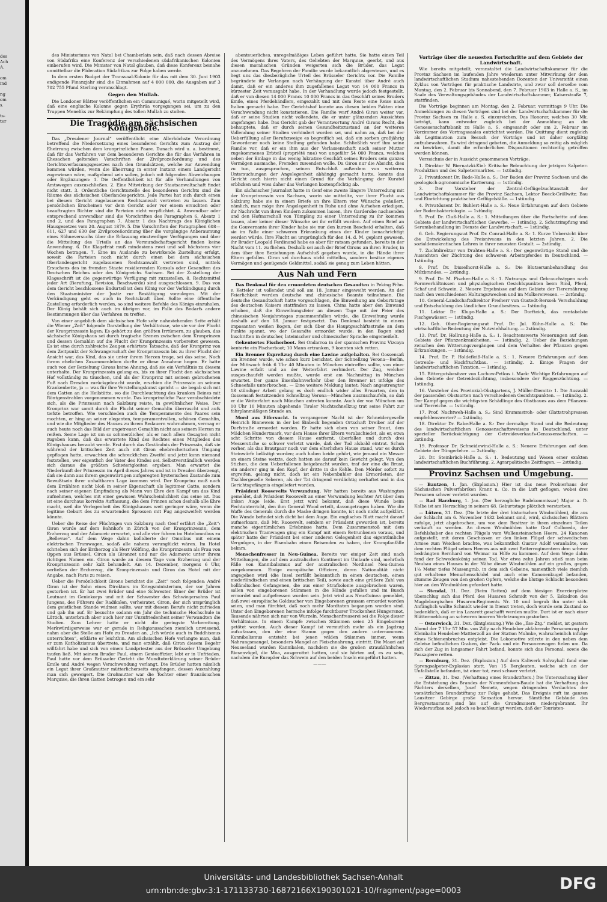des
Ach
A.
om
ind
ng
om
s.
ts-
ter
des Ministeriums von Natal bei Chamberlain sein, daß nach dessen Abreise von Südafrika eine Konferenz der verschiedenen südafrikanischen Kolonien einberufen wird. Die Minister von Natal glauben, daß diese Konferenz beinahe unmittelbar die Föderation Südafrikas zur Folge haben werde.
In dem ersten Budget der Transvaal-Kolonie für das mit dem 30. Juni 1903 endigende Finanzjahr sind die Einnahmen auf 4 000 000, die Ausgaben auf 3 702 755 Pfund Sterling veranschlagt.
Gegen den Mullah.
Die Londoner Blätter veröffentlichen ein Communiqué, worin mitgeteilt wird, daß eine englische Kolonne gegen Erythräa vorgegangen sei, um zu den Truppen Meneliks zur Bekämpfung des tollen Mullah zu stoßen.
Die Tragödie am sächsischen Königshofe.
Das „Dresdener Journal“ veröffentlicht eine Allerhöchste Verordnung betreffend die Niedersetzung eines besonderen Gerichts zum Austrag der Eheirrung zwischen dem kronprinzlichen Paare. Danach wird u. a. bestimmt, daß für das Verfahren vor dem besonderen Gerichte die für das Verfahren in Ehesachen geltenden Vorschriften der Zivilprozeßordnung und des Gerichtsverfassungsgesetzes nach den Grundsätzen, welche zur Anwendung kommen würden, wenn die Eheirrung in erster Instanz einem Landgericht zugewiesen wäre, maßgebend sein sollen, jedoch mit folgenden Abweichungen oder Ergänzungen: 1. Die Oeffentlichkeit ist für alle Verhandlungen von Amtswegen auszuschließen. 2. Eine Mitwirkung der Staatsanwaltschaft findet nicht statt. 3. Ordentliche Gerichtsstelle des besonderen Gerichts sind die Räume des sächsischen Oberlandesgerichts. Jede Partei hat sich durch einen bei diesem Gericht zugelassenen Rechtsanwalt vertreten zu lassen. Zum persönlichen Erscheinen vor dem Gericht oder vor einem ersuchten oder beauftragten Richter sind die Parteien nicht verpflichtet. 4. Anwendbar oder entsprechend anwendbar sind die Vorschriften des Paragraphen 6, Absatz 1 und 2, und des Paragraphen 7, Absatz 1 des Nachtrags des Königlichen Hausgesetzes vom 20. August 1879. 5. Die Vorschriften der Paragraphen 608—611, 627 und 630 der Zivilprozeßordnung über die vorgängige Anberaumung eines Sühneversuchs über die Erlassung einstweiliger Verfügungen und über die Mitteilung des Urteils an das Vormundschaftsgericht finden keine Anwendung. 6. Die Klagefrist muß mindestens zwei und soll höchstens vier Wochen betragen. 7. Eine im Auslande zu bewirkende Zustellung erfolgt, soweit die Parteien noch nicht durch einen bei dem sächsischen Oberlandesgericht zugelassenen Rechtsanwalt vertreten sind, mittels Ersuchens des im fremden Staate residierenden Konsuls oder Gesandten des Deutschen Reiches oder des Königreichs Sachsen. Bei der Zustellung der Klageschrift ist die gegenwärtige Verfügung mit zuzustellen. 8. Rechtsmittel jeder Art (Berufung, Revision, Beschwerde) sind ausgeschlossen. 9. Das von dem Gericht beschlossene Endurteil ist dem König vor der Verkündigung durch den Staatsminister der Justiz zur Bestätigung vorzulegen. Mit der Verkündigung geht es auch in Rechtskraft über. Sollte eine öffentliche Zustellung erforderlich werden, so sind weitere Befehle des Königs einzuholen. Der König behält sich auch im übrigen vor, im Falle des Bedarfs andere Bestimmungen über das Verfahren zu treffen.
Von einer angeblich dem sächsischen Hofe sehr nahestehenden Seite erhält die Wiener „Zeit“ folgende Darstellung der Verhältnisse, wie sie vor der Flucht der Kronprinzessin lagen: Es gehört zu den größten Irrtümern, zu glauben, das sächsische Königshaus sei durch tragische Szenen zwischen dem Kronprinzen und dessen Gemahlin auf die Flucht der Kronprinzessin vorbereitet gewesen. Es ist eine durch zahlreiche Zeugen erhärtete Tatsache, daß der Kronprinz von dem Zeitpunkt der Schwangerschaft der Kronprinzessin bis zu ihrer Flucht der Ansicht war, das Kind, das sie unter ihrem Herzen trage, sei das seine. Nach ihrem ehelichen Zusammenleben durfte er diese Annahme hegen. Er hatte auch von der Beziehung Girons keine Ahnung, daß sie ein Verhältnis zu diesem unterhalte. Der Kronprinzessin gelang es, bis zu ihrer Flucht den sächsischen Hof vollständig zu täuschen, und als der Kronprinz mit seinem gebrochenen Fuß nach Dresden zurückgebracht wurde, erschien die Prinzessin an seinem Krankenbette, ja — was für ihre Verstellungskunst spricht — sie begab sich mit dem Gatten an die Heilstätte, wo die Durchleuchtung des kranken Beines mit Röntgenstrahlen vorgenommen wurde. Das kronprinzliche Paar verabschiedete sich, als die Prinzessin nach Salzburg reiste, in gewöhnlicher Weise. Der Kronprinz war somit durch die Flucht seiner Gemahlin überrascht und aufs tiefste betroffen. Wie verschieden auch die Temperamente des Paares sein mochten, er hing an seiner eleganten, temperamentvollen, schönen Gemahlin, und wie die Mitglieder des Hauses zu ihrem Bedauern wahrnahmen, vermag er auch heute noch das Bild der ungetreuen Gemahlin nicht aus seinem Herzen zu reißen. Seine Lage ist um so schmerzlicher, als er noch allem Gesagten nicht zugeben kann, daß das erwartete Kind des Rechtes eines Mitgliedes des Königshauses beraubt werde. Erst durch das Geständnis der Prinzessin, daß sie während der kritischen Zeit auch mit Giron ehebrecherischen Umgang gepflogen hatte, erwachten die schrecklichen Zweifel und jetzt kann niemand feststellen, wer eigentlich der Vater des Kindes sei. Selbstverständlich werden sich daraus die größten Schwierigkeiten ergeben. Man erwartet die Niederkunft der Prinzessin im April dieses Jahres und ist in Dresden überzeugt, daß sie dann aus ihrem gegenwärtigen aufgeregten hysterischen Zustande zum Bewußtsein ihrer unhaltbaren Lage kommen wird. Der Kronprinz muß nach dem Erzählten nicht bloß in seiner Eigenschaft als legitimer Gatte, sondern nach seiner eigenen Empfindung als Mann von Ehre den Kampf um das Kind aufnehmen, welches mit einer gewissen Wahrscheinlichkeit das seine ist. Das ist eine durchaus korrekte Auffassung, die dem Prinzen schon deshalb alle Ehre macht, weil die Verlegenheit des Königshauses weit geringer wäre, wenn die legitime Geburt des zu erwartenden Sprossen mit Fug angezweifelt werden könnte.
Ueber die Reise der Flüchtigen von Salzburg nach Genf erfährt die „Zeit“: Giron wurde auf dem Bahnhofe in Zürich von der Kronprinzessin, dem Erzherzog und der Adamovic erwartet, und alle vier fuhren im Hotelomnibus zu „Bellevue“. Auf dem Wege dahin kollidierte der Omnibus mit einem elektrischen Tramwagen, sodaß alle nahezu verunglückt wären. Im Hotel schrieben sich der Erzherzog als Herr Wölfling, die Kronprinzessin als Frau von Oppen aus Brüssel, Giron als Gironzet und nur die Adamovic unter ihrem richtigen Namen ein. Giron wurde an diesem Tage vom Erzherzog und der Kronprinzessin sehr kalt behandelt. Am 14. Dezember, morgens 6 Uhr, verließen der Erzherzog, die Kronprinzessin und Giron das Hotel mit der Angabe, nach Paris zu reisen.
Ueber die Persönlichkeit Girons berichtet die „Zeit“ noch folgendes: André Giron ist der Sohn eines Direktors im Kriegsministerium, der vor Jahren gestorben ist. Er hat zwei Brüder und eine Schwester. Einer der Brüder ist Leutnant im Geniekorps und mit der Schwester des Schwiegersohns Paul Jungens, des Führers der Radikalen, verheiratet. Giron, der sich ursprünglich dem geistlichen Stande widmen sollte, war mit diesem Berufe nicht zufrieden und gab ihn auf. Er besuchte sodann ein Jahr die technische Hochschule in Lüttich, unterbrach aber auch hier zur Unzufriedenheit seiner Verwandten die Studien. Zum Lehrer hatte er nicht die geringste Vorbereitung. Merkwürdigerweise war er gerade in Religionssachen ziemlich unwissend, nahm aber die Stelle am Hofe zu Dresden an. „Ich würde auch in Buddhismus unterrichten“, erklärte er leichthin. Am sächsischen Hofe verlangte man, daß er zum Katholizismus übertrete, und man erzählt, daß Giron diesem Begehr willfahrt habe und sich von einem Landpriester aus der Brüsseler Umgebung taufen ließ. Mit seinem Bruder Paul, einem Genieoffizier, lebt er in Unfrieden. Paul hatte vor dem Brüsseler Gericht die Mundtoterklärung seiner Brüder Emile und André wegen Verschwendung verlangt. Die Brüder hatten nämlich ein Legat ihrer Großmutter mütterlicherseits empfangen, dessen Auszahlung man sich geweigert. Die Großmutter war die Tochter einer französischen Marquise, die ihren Gatten betrogen und ein sehr
abenteuerliches, unregelmäßiges Leben geführt hatte. Sie hatte einen Teil des Vermögens ihres Vaters, des Geliebten der Marquise, geerbt, und aus diesen moralischen Gründen weigerten sich die Brüder, das Legat anzunehmen. Das Begehren der Familie wurde bekanntlich abgewiesen, und es liegt uns das diesbezügliche Urteil des Brüsseler Gerichts vor. Die Familie begründete ihr Verlangen nach Verhängung der Kuratel über André auch damit, daß er ein anderes ihm zugefallenes Legat von 14 000 Francs in kürzester Zeit verausgabt habe. In der Verhandlung wurde jedoch festgestellt, daß er von diesen 14 000 Francs 10 000 Francs in das Geschäft seines Bruders Emile, eines Pferdehändlers, eingezahlt und mit dem Reste eine Reise nach Italien gemacht habe. Der Gerichtshof konnte aus diesen beiden Fakten eine Verschwendung nicht konstatieren. Die Familie warf André Giron weiter vor, daß er seine Studien nicht vollendete, die er unter glänzenden Aussichten angefangen habe. Das Gericht gab der Verantwortung André Girons Recht, die behauptete, daß er durch seinen Gesundheitszustand an der weiteren Vollendung seiner Studien verhindert worden sei, und nahm an, daß bei der Ueberfüllung aller Berufszweige es begreiflich sei, daß ein sorben großjährig Gewordener noch keine Stellung gefunden habe. Schließlich warf ihm seine Familie vor, daß er ein ihm aus der Verlassenschaft nach seiner Mutter zugekommenes Erbteil (propriété nue) von ungefähr 54 000 Francs, welches neben der Einlage in das wenig lukrative Geschäft seines Bruders sein ganzes Vermögen ausmache, Fremden zuwenden wolle. Da Giron nur die Absicht, dies zu tun, ausgesprochen, seinen Entschluß außerdem von weiteren Untersuchungen der Angelegenheit abhängig gemacht hatte, konnte das Gericht auch hierin nicht einen Grund für die Verhängung der Kuratel erblicken und wies daher das Verlangen kostenpflichtig ab.
Ein sächsischer Journalist hatte in Genf eine zweite längere Unterredung mit der Kronprinzessin von Sachsen, worin sie mitteilte, vor ihrer Flucht aus Salzburg habe sie in einem Briefe an ihre Eltern vier Wünsche geäußert, nämlich, man möge ihre Angelegenheit in Ruhe und ohne Aufsehen erledigen, ihr Nachricht von ihren Kindern zukommen lassen, ihre Garderobe nachsenden und den Hofmarschall von Tümpling zu einer Unterredung zu ihr kommen lassen, aber keiner dieser Wünsche sei ihr erfüllt worden. Auf einen Brief an die Gouvernante ihrer Kinder habe sie nur den kurzen Bescheid erhalten, daß sie im Falle einer schweren Erkrankung eines der Kinder benachrichtigt werden würde. Ihre Flucht sei ursprünglich für den 14. d. M. geplant gewesen, ihr Bruder Leopold Ferdinand habe es aber für ratsam gefunden, bereits in der Nacht vom 11. zu fliehen. Deshalb sei auch der Brief Girons an ihren Bruder, in dem über ihre Beziehungen Aufschluß gegeben wurde, in die Hände ihrer Eltern gefallen. Giron sei durchaus nicht mittellos, sondern besitze eigenes Vermögen und genügende Geldmittel, sodaß sie genug zum Leben hätten.
Aus Nah und Fern
Das Denkmal für den ermordeten deutschen Gesandten in Peking Frhn. v. Ketteler ist vollendet und soll am 18. Januar eingeweiht werden. An der Feierlichkeit werden deutsche und chinesische Beamte teilnehmen. Die deutsche Gesandtschaft hatte vorgeschlagen, die Einweihung am Geburtstage des deutschen Kaisers stattfinden zu lassen, China hatte aber den Einwand erhoben, daß die Einweihungsfeier an diesem Tage mit der Feier des chinesischen Neujahrstages zusammenfallen würde, die Einweihung wurde deshalb auf den 18. Januar festgesetzt. Das Denkmal besteht in einem imposanten weißen Bogen, der sich über die Hauptgeschäftsstraße an dem Punkte spannt, wo der Gesandte ermordet wurde; in den Bogen sind Inschriften in deutscher, lateinischer und chinesischer Sprache eingemeißelt.
Gekentertes Fischerboot. Bei Ondarroa in der spanischen Provinz Vizcaya kenterte ein Fischerboot; 10 Mann ertranken, 9 konnten sich retten.
Ein Brenner Expreßzug durch eine Lawine aufgehalten. Bei Gossensaß am Brenner wurde, wie schon kurz berichtet, der Schnellzug Verona—Berlin, der Mittwoch früh 6 Uhr 40 Minuten in München eintreffen sollte, von einer Lawine erfaßt und an der Weiterfahrt verhindert. Der Zug, welcher ausgeschaufelt werden mußte, wurde erst am Nachmittag in München erwartet. Der ganze Eisenbahnverkehr über den Brenner ist infolge des Schneefalls unterbrochen. — Eine weitere Meldung lautet: Nach angestrengter 18 stündiger Arbeit gelang es doch endlich wider alles Erwarten, den in Gossensaß festsitzenden Schnellzug Verona—München auszuschaufeln, so daß er die Weiterfahrt nach München antreten konnte. Auch der von München um 10 Uhr 10 Minuten abgehende Tiroler Nachtschnellzug trat seine Fahrt zur fahrplanmäßigen Stunde an.
Mord aus Eifersucht. In vergangener Nacht ist der Schneidergeselle Heinrich Binneweis in der bei Einbeck liegenden Ortschaft Dreiber auf der Dorfstraße ermordet worden. Er hatte sich eben von seiner Braut, dem Mädchen Hundertmark, vor dem Hause ihrer Eltern verabschiedet, als er, etwa acht Schritte von diesem Hause entfernt, überfallen und durch drei Messerstiche so schwer verletzt wurde, daß der Tod alsbald eintrat. Schon vorher, als das Brautpaar noch vor dem elterlichen Hause stand, war es durch Steinwürfe belästigt worden; auch haben beide gehört, wie jemand ein Messer an einem Steine wetzte, doch hatten sie darauf kein Gewicht gelegt. Von den Stichen, die dem Ueberfallenen beigebracht wurden, traf der eine die Brust, ein anderer ging in den Kopf, der dritte in die Kehle. Den Mörder sofort zu ergreifen, gelang nicht, doch ist ein Nebenbuhler des Ermordeten, der Tischlergeselle Seberen, als der Tat dringend verdächtig verhaftet und in das Gerichtsgefängnis eingeliefert worden.
Präsident Roosevelts Verwundung. Wir hatten bereits aus Washington gemeldet, daß Präsident Roosevelt an einer Verwundung leichter Art über dem linken Auge leide. Erst jetzt wird bekannt, daß diese Wunde beim Fechtunterricht, den ihm General Wood erteilt, davongetragen haben. Wie die Waffe des Generals durch die Maske dringen konnte, ist noch nicht aufgeklärt. Die Wunde befindet sich dicht bei dem Auge. Ein englisches Blatt macht darauf aufmerksam, daß Mr. Roosevelt, seitdem er Präsident geworden ist, bereits manche eigentümlichen Erlebnisse hatte. Dem Zusammenstoß mit dem elektrischen Tramwagen ging ein Kampf mit einem Betrunkenen voraus, und später hatte der Präsident bei einer anderen Gelegenheit das eigentümliche Vergnügen, in der Eisenbahn einen Reisenden zu haben, der Krampfanfälle bekam.
Menschenfresser in Neu-Guinea. Bereits vor einiger Zeit sind nach Mitteilungen, die auf dem australischen Kontinent im Umlaufe sind, mehrfach Fälle von Kannibalismus auf der australischen Nordinsel Neu-Guinea vorgekommen. Einige europäische Offiziere, deren Nationalität nicht angegeben wird (die Insel zerfällt bekanntlich in einen deutschen, einen niederländischen und einen britischen Teil), sowie auch eine größere Zahl von holländischen Gefangenen, die aus einer Strafkolonie ausgebrochen waren, sollen von eingeborenen Stämmen in die Hände gefallen und im Busch ermordet und aufgefressen worden sein. Jetzt wird aus Neu-Guinea gemeldet, daß zwei europäische Goldsucher von Eingeborenen grausam ermordet worden seien, und man fürchtet, daß noch mehr Mordtaten begangen worden sind. Unter den Eingeborenen herrsche infolge furchtbarer Trockenheit Hungersnot, Tausende nährten sich nur von Wurzeln. Menschenfresserei sei die Folge dieser Verhältnisse. In einem Kampfe zwischen Stämmen seien 25 Eingeborene getötet worden. Auch dieser Kampf ist vermutlich mehr als ein Jagdzug aufzufassen, den der eine Stamm gegen den andern unternommen. Kannibalismus entsteht bei jenen wilden Stämmen immer, wenn Nahrungsmangel, besonders Mangel an Fleischnahrung, eintritt. Die Maori auf Neuseeland wurden Kannibalen, nachdem sie die großen straußähnlichen Riesenvögel, die Moa, ausgerottet hatten, und sie hörten auf, es zu sein, nachdem die Europäer das Schwein auf den beiden Inseln eingeführt hatten.
———
Vorträge über die neuesten Fortschritte auf dem Gebiete der Landwirtschaft.
Wie bereits mitgeteilt, veranstaltet die Landwirtschaftskammer für die Provinz Sachsen im laufenden Jahre wiederum unter Mitwirkung der dem landwirtschaftlichen Studium nahestehenden Dozenten der Universität einen Zyklus von Vorträgen für praktische Landwirte, und zwar soll derselbe vom Montag, den 2. Februar bis Sonnabend, den 7. Februar 1903 in Halle a. S., im Saale des Verwaltungsgebäudes der Landwirtschaftskammer, Kaiserstraße 7, stattfinden.
Die Vorträge beginnen am Montag, den 2. Februar, vormittags 9 Uhr. Die Anmeldungen zu diesen Vorträgen sind bei der Landwirtschaftskammer für die Provinz Sachsen zu Halle a. S. einzureichen. Das Honorar, welches 30 Mk. beträgt, kann entweder zugleich bei der Anmeldung an die Genossenschaftsbank zu Halle a. S. eingesandt oder am 2. Februar im Vorzimmer des Vortragssaales entrichtet werden. Die Quittung dient zugleich als Legitimation zum Besuch der Vorträge und ist daher sorgfältig aufzubewahren. Es wird dringend gebeten, die Anmeldung so zeitig als möglich zu bewirken, damit die erforderlichen Dispositionen rechtzeitig getroffen werden können.
Verzeichnis der in Aussicht genommenen Vorträge:
1. Direktor W. Biernatzki-Kiel: Kritische Beleuchtung der jetzigen Salpeter-Produktion und des Salpetermarktes. — 1stündig.
2. Privatdozent Dr. Bode-Halle a. S.: Der Boden der Provinz Sachsen und die geologisch-agronomische Kartierung. — 1stündig.
3. Der Vorsteher der Zentral-Geflügelzuchtanstalt der Landwirtschaftskammer für die Provinz Sachsen, Lektor Beeck-Gröllwitz: Bau und Einrichtung praktischer Geflügelställe. — 1stündig.
4. Privatdozent Dr. Buhlert-Halle a. S.: Neue Erfahrungen auf dem Gebiete der Bodenbakteriologie. — 1stündig.
5. Prof. Dr. Cluß-Halle a. S.: 1. Mitteilungen über die Fortschritte auf dem Gebiete der landwirtschaftlichen Gewerbe. — 1stündig. 2. Schutzimpfung und Serumbehandlung im Dienste der Landwirtschaft. — 1stündig.
6. Geh. Regierungsrat Prof. Dr. Conrad-Halle a. S.: 1. Kurze Uebersicht über die Entwickelung des Preisniveaus in den letzten Jahren. 2. Die sozialdemokratischen Lehren in ihrer neuesten Gestalt. — 2stündig.
7. Zuchtdirektor von Drahten-Halle a. S.: Der gegenwärtige Stand und die Aussichten der Züchtung des schweren Arbeitspferdes in Deutschland. — 1stündig.
8. Prof. Dr. Disselhorst-Halle a. S.: Die Blutserumbehandlung des Milzbrandes. — 2stündig.
9. Prof. Dr. M. Fischer-Halle a. S.: 1. Nutzungs- und Gebrauchstypen nach Formverhältnissen und physiologischen Gesichtspunkten beim Rind, Pferd, Schaf und Schwein. 2. Neuere Ergebnisse auf dem Gebiete der Tierernährung nach den verschiedenen Haltungszwecken und im Molkereiwesen. — 2stündig.
10. General-Landschaftsdirektor Freiherr von Gustedt-Berssel: Verschuldung und Entschuldung des ländlichen Grundbesitzes. — 1stündig.
11. Lektor Dr. Kluge-Halle a. S.: Der Dorfteich, das rentabelste Fischgewässer. — 1stündig.
12. Geh. Ober-Regierungsrat Prof. Dr. Jul. Kühn-Halle a. S.: Die wirtschaftliche Bedeutung der Nutzviehhaltung. — 2stündig.
13. Prof. Dr. Hollrung-Halle a. S.: 1. Beachtenswerte Neuerungen auf dem Gebiete der Pflanzenkrankheiten. — 1stündig. 2. Ueber die Beziehungen zwischen den Witterungsvorgängen und dem Verhalten der Pflanzen gegen Erkrankungen. — 1stündig.
14. Prof. Dr. P. Holdefleiß-Halle a. S.: 1. Neuere Erfahrungen auf dem Getreide- und Hackfruchtbau. — 1stündig. 2. Einige Fragen der landwirtschaftlichen Taxation. — 1stündig.
15. Rittergutsbesitzer von Lochow-Petkus i. Mark: Wichtige Erfahrungen auf dem Gebiete der Getreidezüchtung, insbesondere der Roggenzüchtung. — 1stündig.
16. Vorsteher des Provinzial-Obstgartens, J. Müller-Diemitz: 1. Die Auswahl der passenden Obstsorten nach verschiedenen Gesichtspunkten. — 1stündig. 2. Der Kampf gegen die wichtigsten Schädlinge des Obstbaues aus dem Pflanzen- und Tierreiche. — 1stündig.
17. Prof. Nachtweh-Halle a. S.: Sind Krummstroh- oder Glattstrohpressen empfehlenswerter? — 2stündig.
18. Direktor Dr. Rabe-Halle a. S.: Der dermalige Stand und die Bedeutung des landwirtschaftlichen Genossenschaftsweisens in Deutschland, unter spezieller Berücksichtigung der Getreideverkaufs-Genossenschaften. — 2stündig.
19. Professor Dr. Schneidewind-Halle a. S.: Neuere Erfahrungen auf dem Gebiete der Düngerlehre. — 2stündig.
20. Dr. Steinbrück-Halle a. S.: 1. Bedeutung und Wesen einer exakten landwirtschaftlichen Buchführung. 2. Agrarpolitische Zeitfragen. — 2stündig.
Provinz Sachsen und Umgebung.
— Bautzen, 1. Jan. (Explosion.) Hier ist das neue Probierhaus der Sächsischen Pulverfabriken Kranz u. Co. in die Luft geflogen, wobei drei Personen schwer verletzt wurden.
— Bad Harzburg, 1. Jan. (Der herzogliche Badekommissar) Major a. D. Kalbe ist am Herzschlag in seinem 68. Geburtstage plötzlich verstorben.
— Lützen, 31. Dez. (Die letzte der drei historischen Windmühlen), die aus der Schlacht am 6. November 1632 bekannt sind, wird, sächsischen Blättern zufolge, jetzt abgebrochen, um von dem Besitzer in ihren einzelnen Teilen verkauft zu werden. An diesen Windmühlen hatte Graf Colloredo, der Befehlshaber des rechten Flügels vom Wallensteinschen Heere, 24 Kanonen aufgestellt, mit deren Geschossen er den linken Flügel der schwedischen Armee zum Weichen brachte, was bekanntlich Gustav Adolf veranlaßte, von dem rechten Flügel seines Heeres aus mit zwei Reiterregimentern dem schwer bedrängten Bernhard von Weimar zu Hilfe zu kommen. Auf dem Wege dahin fand der Schwedenkönig seinen Tod. Vor etwa zehn Jahren stieß man beim Neubau eines Hauses in der Nähe dieser Windmühlen auf ein großes, gegen 1½ Meter tiefes Massengrab, in dem sich Gebeine, namentlich viele ziemlich gut erhaltene Menschenschädel und auch eine Kanonenkugel befanden, stumme Zeugen von den großen Opfern, welche die blutige Schlacht besonders hier an den Windmühlen gefordert hatte.
— Stendal, 31. Dez. (Beim Reiten) auf dem hiesigen Exerzierplatze überschlug sich das Pferd des Husaren Schmidt von der 5. Eskadron des Magdeburgischen Husaren-Regiments Nr. 10 und begrub ihn unter sich. Anfänglich wollte Schmidt wieder in Dienst treten, doch wurde sein Zustand so bedenklich, daß er ins Lazarett geschafft werden mußte. Dort ist er nach einer Blättermeldung an schweren inneren Verletzungen gestorben.
— Osterwieck, 31. Dez. (Entgleisung.) Wie die „Ilse-Ztg.“ meldet, ist gestern Abend der 7 Uhr 57 Min. von Zilly nach Heudeber abfahrende Personenzug der Kleinbahn Heudeber-Mattierzoll an der Station Mulmke, wahrscheinlich infolge eines Schienenbruches entgleist. Die Lokomotive stürzte in den neben dem Geleise befindlichen Graben, der Pack- und ein Personenwagen fielen um. Da sich der Zug in langsamer Fahrt befand, konnte sich das Personal, sowie die Passagiere retten.
— Bernburg, 31. Dez. (Explosion.) Auf dem Kaliwerk Solvayhall fand eine Sprengsalpeter-Explosion statt. Von 15 Bergleuten, welche sich an der Unfallstelle befanden, ist einer tot, zwei schwer verletzt.
— Zittau, 31. Dez. (Verhaftung eines Brandstifters.) Die Untersuchung über die Entstehung des Brandes der Nonnenfelsen-Baude hat die Verhaftung des Pächters derselben, Josef Nemetz, wegen dringenden Verdachtes der vorsätzlichen Brandstiftung zur Folge gehabt. Das Ereignis ruft im ganzen Lausitzer Gebirge große Sensation hervor. Sämtliche Gebäude des Bergrestaurants sind bis auf die Grundmauern niedergebrannt. Ihr Wiederaufbau soll jedoch so beschleunigt werden, daß der Touristen-
Universitäts- und Landesbibliothek Sachsen-Anhalt
urn:nbn:de:gbv:3:1-171133730-16872166X190301021-10/fragment/page=0003
DFG